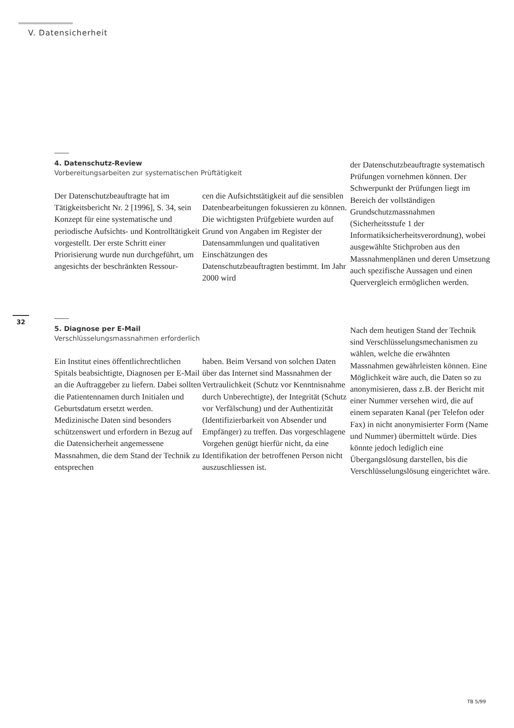V. Datensicherheit
4. Datenschutz-Review
Vorbereitungsarbeiten zur systematischen Prüftätigkeit
Der Datenschutzbeauftragte hat im Tätigkeitsbericht Nr. 2 [1996], S. 34, sein Konzept für eine systematische und periodische Aufsichts- und Kontrolltätigkeit vorgestellt. Der erste Schritt einer Priorisierung wurde nun durchgeführt, um angesichts der beschränkten Ressour-
cen die Aufsichtstätigkeit auf die sensiblen Datenbearbeitungen fokussieren zu können. Die wichtigsten Prüfgebiete wurden auf Grund von Angaben im Register der Datensammlungen und qualitativen Einschätzungen des Datenschutzbeauftragten bestimmt. Im Jahr 2000 wird
der Datenschutzbeauftragte systematisch Prüfungen vornehmen können. Der Schwerpunkt der Prüfungen liegt im Bereich der vollständigen Grundschutzmassnahmen (Sicherheitsstufe 1 der Informatiksicherheitsverordnung), wobei ausgewählte Stichproben aus den Massnahmenplänen und deren Umsetzung auch spezifische Aussagen und einen Quervergleich ermöglichen werden.
32
5. Diagnose per E-Mail
Verschlüsselungsmassnahmen erforderlich
Ein Institut eines öffentlichrechtlichen Spitals beabsichtigte, Diagnosen per E-Mail an die Auftraggeber zu liefern. Dabei sollten die Patientennamen durch Initialen und Geburtsdatum ersetzt werden.
Medizinische Daten sind besonders schützenswert und erfordern in Bezug auf die Datensicherheit angemessene Massnahmen, die dem Stand der Technik zu entsprechen
haben. Beim Versand von solchen Daten über das Internet sind Massnahmen der Vertraulichkeit (Schutz vor Kenntnisnahme durch Unberechtigte), der Integrität (Schutz vor Verfälschung) und der Authentizität (Identifizierbarkeit von Absender und Empfänger) zu treffen. Das vorgeschlagene Vorgehen genügt hierfür nicht, da eine Identifikation der betroffenen Person nicht auszuschliessen ist.
Nach dem heutigen Stand der Technik sind Verschlüsselungsmechanismen zu wählen, welche die erwähnten Massnahmen gewährleisten können. Eine Möglichkeit wäre auch, die Daten so zu anonymisieren, dass z.B. der Bericht mit einer Nummer versehen wird, die auf einem separaten Kanal (per Telefon oder Fax) in nicht anonymisierter Form (Name und Nummer) übermittelt würde. Dies könnte jedoch lediglich eine Übergangslösung darstellen, bis die Verschlüsselungslösung eingerichtet wäre.
TB 5/99